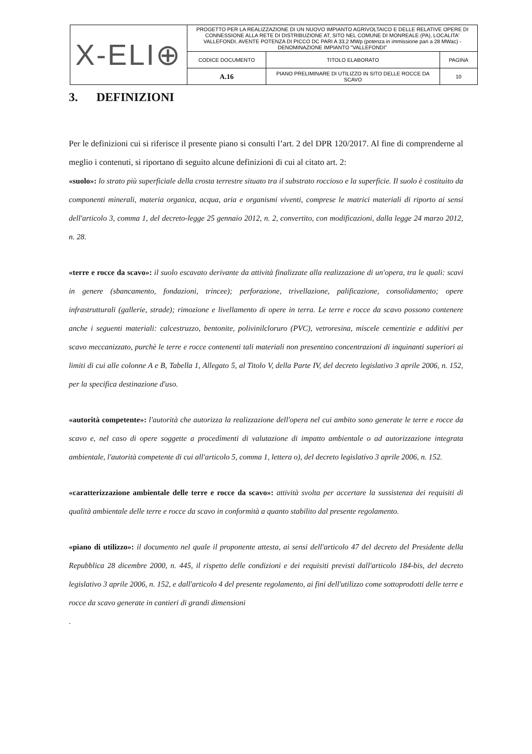| X-ELI⊕ | PROGETTO PER LA REALIZZAZIONE DI UN NUOVO IMPIANTO AGRIVOLTAICO E DELLE RELATIVE OPERE DI CONNESSIONE ALLA RETE DI DISTRIBUZIONE AT, SITO NEL COMUNE DI MONREALE (PA), LOCALITA' VALLEFONDI, AVENTE POTENZA DI PICCO DC PARI A 33,2 MWp (potenza in immissione pari a 28 MWac) - DENOMINAZIONE IMPIANTO "VALLEFONDI" | | |
| | CODICE DOCUMENTO | TITOLO ELABORATO | PAGINA |
| | A.16 | PIANO PRELIMINARE DI UTILIZZO IN SITO DELLE ROCCE DA SCAVO | 10 |
3. DEFINIZIONI
Per le definizioni cui si riferisce il presente piano si consulti l’art. 2 del DPR 120/2017. Al fine di comprenderne al meglio i contenuti, si riportano di seguito alcune definizioni di cui al citato art. 2:
«suolo»: lo strato più superficiale della crosta terrestre situato tra il substrato roccioso e la superficie. Il suolo è costituito da componenti minerali, materia organica, acqua, aria e organismi viventi, comprese le matrici materiali di riporto ai sensi dell'articolo 3, comma 1, del decreto-legge 25 gennaio 2012, n. 2, convertito, con modificazioni, dalla legge 24 marzo 2012, n. 28.
«terre e rocce da scavo»: il suolo escavato derivante da attività finalizzate alla realizzazione di un'opera, tra le quali: scavi in genere (sbancamento, fondazioni, trincee); perforazione, trivellazione, palificazione, consolidamento; opere infrastrutturali (gallerie, strade); rimozione e livellamento di opere in terra. Le terre e rocce da scavo possono contenere anche i seguenti materiali: calcestruzzo, bentonite, polivinilcloruro (PVC), vetroresina, miscele cementizie e additivi per scavo meccanizzato, purchè le terre e rocce contenenti tali materiali non presentino concentrazioni di inquinanti superiori ai limiti di cui alle colonne A e B, Tabella 1, Allegato 5, al Titolo V, della Parte IV, del decreto legislativo 3 aprile 2006, n. 152, per la specifica destinazione d'uso.
«autorità competente»: l'autorità che autorizza la realizzazione dell'opera nel cui ambito sono generate le terre e rocce da scavo e, nel caso di opere soggette a procedimenti di valutazione di impatto ambientale o ad autorizzazione integrata ambientale, l'autorità competente di cui all'articolo 5, comma 1, lettera o), del decreto legislativo 3 aprile 2006, n. 152.
«caratterizzazione ambientale delle terre e rocce da scavo»: attività svolta per accertare la sussistenza dei requisiti di qualità ambientale delle terre e rocce da scavo in conformità a quanto stabilito dal presente regolamento.
«piano di utilizzo»: il documento nel quale il proponente attesta, ai sensi dell'articolo 47 del decreto del Presidente della Repubblica 28 dicembre 2000, n. 445, il rispetto delle condizioni e dei requisiti previsti dall'articolo 184-bis, del decreto legislativo 3 aprile 2006, n. 152, e dall'articolo 4 del presente regolamento, ai fini dell'utilizzo come sottoprodotti delle terre e rocce da scavo generate in cantieri di grandi dimensioni
.